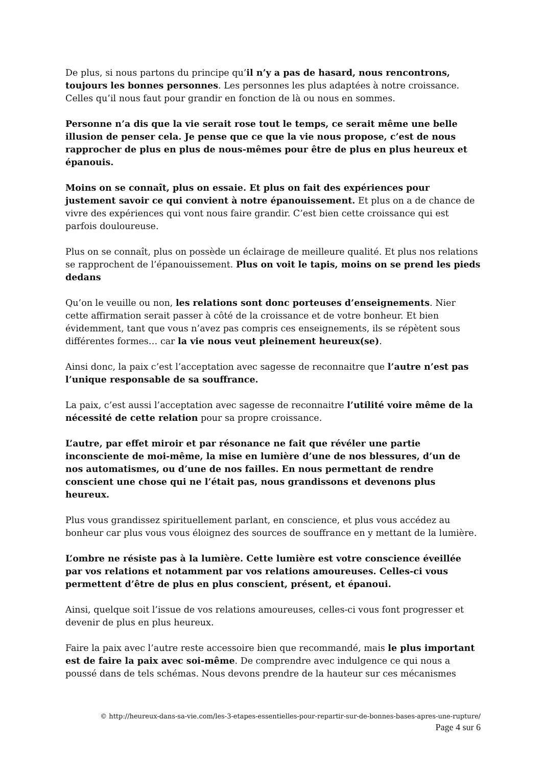De plus, si nous partons du principe qu’il n’y a pas de hasard, nous rencontrons, toujours les bonnes personnes. Les personnes les plus adaptées à notre croissance. Celles qu’il nous faut pour grandir en fonction de là ou nous en sommes.
Personne n’a dis que la vie serait rose tout le temps, ce serait même une belle illusion de penser cela. Je pense que ce que la vie nous propose, c’est de nous rapprocher de plus en plus de nous-mêmes pour être de plus en plus heureux et épanouis.
Moins on se connaît, plus on essaie. Et plus on fait des expériences pour justement savoir ce qui convient à notre épanouissement. Et plus on a de chance de vivre des expériences qui vont nous faire grandir. C’est bien cette croissance qui est parfois douloureuse.
Plus on se connaît, plus on possède un éclairage de meilleure qualité. Et plus nos relations se rapprochent de l’épanouissement. Plus on voit le tapis, moins on se prend les pieds dedans
Qu’on le veuille ou non, les relations sont donc porteuses d’enseignements. Nier cette affirmation serait passer à côté de la croissance et de votre bonheur. Et bien évidemment, tant que vous n’avez pas compris ces enseignements, ils se répètent sous différentes formes… car la vie nous veut pleinement heureux(se).
Ainsi donc, la paix c’est l’acceptation avec sagesse de reconnaitre que l’autre n’est pas l’unique responsable de sa souffrance.
La paix, c’est aussi l’acceptation avec sagesse de reconnaitre l’utilité voire même de la nécessité de cette relation pour sa propre croissance.
L’autre, par effet miroir et par résonance ne fait que révéler une partie inconsciente de moi-même, la mise en lumière d’une de nos blessures, d’un de nos automatismes, ou d’une de nos failles. En nous permettant de rendre conscient une chose qui ne l’était pas, nous grandissons et devenons plus heureux.
Plus vous grandissez spirituellement parlant, en conscience, et plus vous accédez au bonheur car plus vous vous éloignez des sources de souffrance en y mettant de la lumière.
L’ombre ne résiste pas à la lumière. Cette lumière est votre conscience éveillée par vos relations et notamment par vos relations amoureuses. Celles-ci vous permettent d’être de plus en plus conscient, présent, et épanoui.
Ainsi, quelque soit l’issue de vos relations amoureuses, celles-ci vous font progresser et devenir de plus en plus heureux.
Faire la paix avec l’autre reste accessoire bien que recommandé, mais le plus important est de faire la paix avec soi-même. De comprendre avec indulgence ce qui nous a poussé dans de tels schémas. Nous devons prendre de la hauteur sur ces mécanismes
© http://heureux-dans-sa-vie.com/les-3-etapes-essentielles-pour-repartir-sur-de-bonnes-bases-apres-une-rupture/
Page 4 sur 6